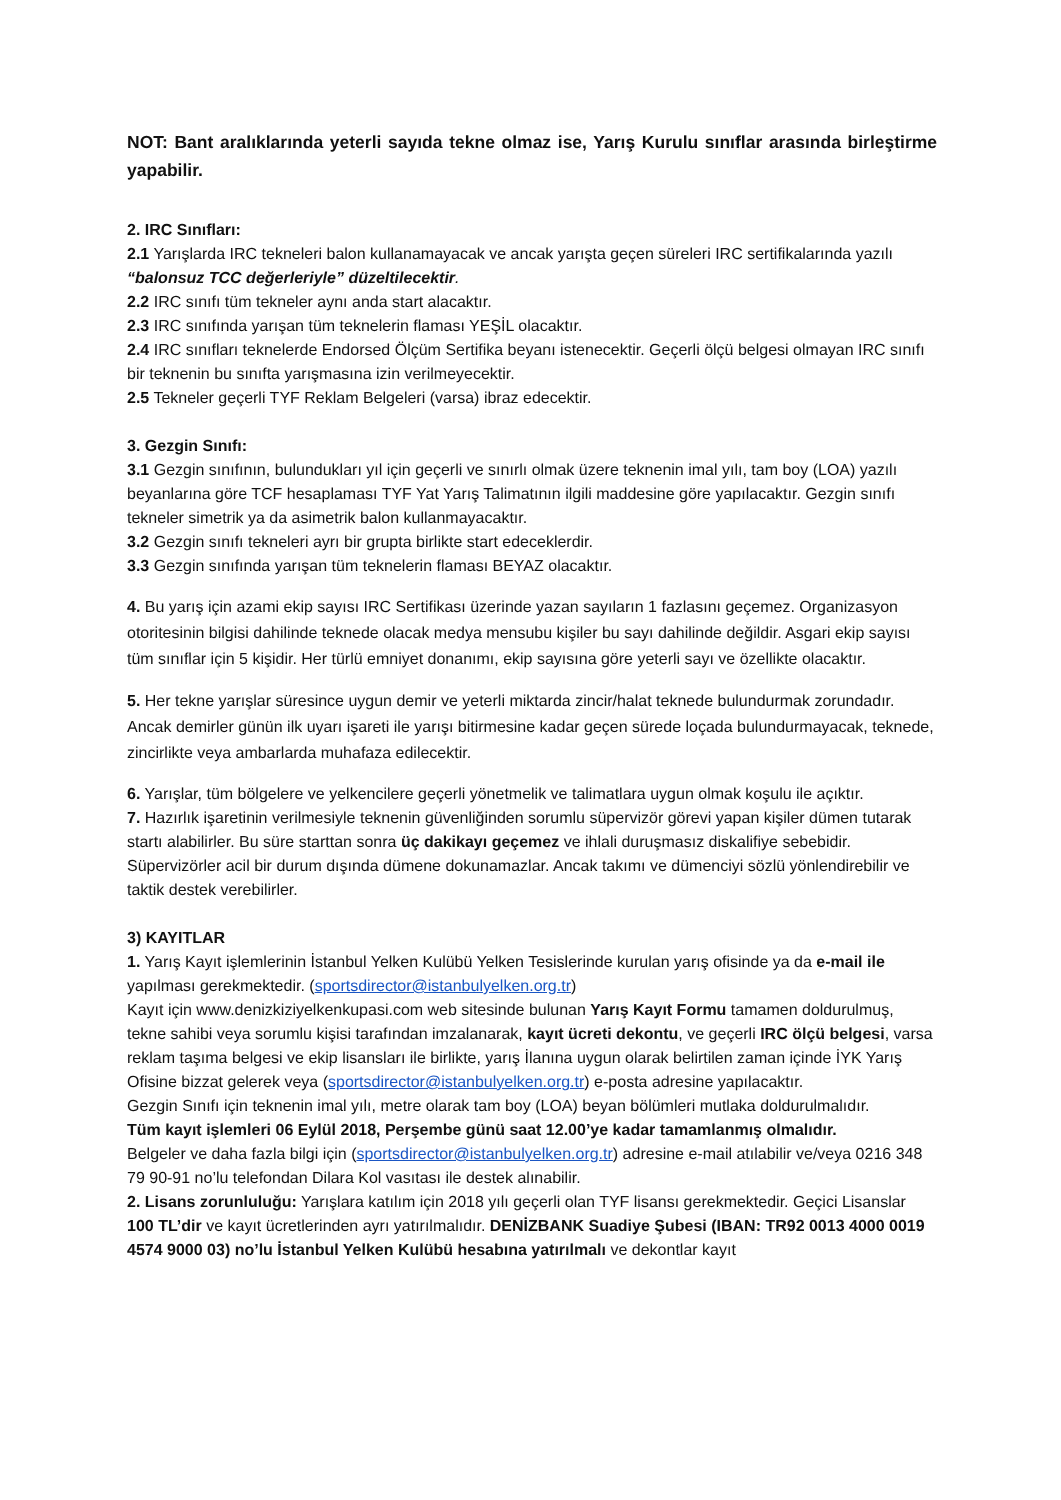NOT: Bant aralıklarında yeterli sayıda tekne olmaz ise, Yarış Kurulu sınıflar arasında birleştirme yapabilir.
2. IRC Sınıfları:
2.1 Yarışlarda IRC tekneleri balon kullanamayacak ve ancak yarışta geçen süreleri IRC sertifikalarında yazılı “balonsuz TCC değerleriyle” düzeltilecektir.
2.2 IRC sınıfı tüm tekneler aynı anda start alacaktır.
2.3 IRC sınıfında yarışan tüm teknelerin flaması YEŞİL olacaktır.
2.4 IRC sınıfları teknelerde Endorsed Ölçüm Sertifika beyanı istenecektir. Geçerli ölçü belgesi olmayan IRC sınıfı bir teknenin bu sınıfta yarışmasına izin verilmeyecektir.
2.5 Tekneler geçerli TYF Reklam Belgeleri (varsa) ibraz edecektir.
3. Gezgin Sınıfı:
3.1 Gezgin sınıfının, bulundukları yıl için geçerli ve sınırlı olmak üzere teknenin imal yılı, tam boy (LOA) yazılı beyanlarına göre TCF hesaplaması TYF Yat Yarış Talimatının ilgili maddesine göre yapılacaktır. Gezgin sınıfı tekneler simetrik ya da asimetrik balon kullanmayacaktır.
3.2 Gezgin sınıfı tekneleri ayrı bir grupta birlikte start edeceklerdir.
3.3 Gezgin sınıfında yarışan tüm teknelerin flaması BEYAZ olacaktır.
4. Bu yarış için azami ekip sayısı IRC Sertifikası üzerinde yazan sayıların 1 fazlasını geçemez. Organizasyon otoritesinin bilgisi dahilinde teknede olacak medya mensubu kişiler bu sayı dahilinde değildir. Asgari ekip sayısı tüm sınıflar için 5 kişidir. Her türlü emniyet donanımı, ekip sayısına göre yeterli sayı ve özellikte olacaktır.
5. Her tekne yarışlar süresince uygun demir ve yeterli miktarda zincir/halat teknede bulundurmak zorundadır. Ancak demirler günün ilk uyarı işareti ile yarışı bitirmesine kadar geçen sürede loçada bulundurmayacak, teknede, zincirlikte veya ambarlarda muhafaza edilecektir.
6. Yarışlar, tüm bölgelere ve yelkencilere geçerli yönetmelik ve talimatlara uygun olmak koşulu ile açıktır.
7. Hazırlık işaretinin verilmesiyle teknenin güvenliğinden sorumlu süpervizör görevi yapan kişiler dümen tutarak startı alabilirler. Bu süre starttan sonra üç dakikayı geçemez ve ihlali duruşmasız diskalifiye sebebidir. Süpervizörler acil bir durum dışında dümene dokunamazlar. Ancak takımı ve dümenciyi sözlü yönlendirebilir ve taktik destek verebilirler.
3) KAYITLAR
1. Yarış Kayıt işlemlerinin İstanbul Yelken Kulübü Yelken Tesislerinde kurulan yarış ofisinde ya da e-mail ile yapılması gerekmektedir. (sportsdirector@istanbulyelken.org.tr)
Kayıt için www.denizkiziyelkenkupasi.com web sitesinde bulunan Yarış Kayıt Formu tamamen doldurulmuş, tekne sahibi veya sorumlu kişisi tarafından imzalanarak, kayıt ücreti dekontu, ve geçerli IRC ölçü belgesi, varsa reklam taşıma belgesi ve ekip lisansları ile birlikte, yarış İlanına uygun olarak belirtilen zaman içinde İYK Yarış Ofisine bizzat gelerek veya (sportsdirector@istanbulyelken.org.tr) e-posta adresine yapılacaktır.
Gezgin Sınıfı için teknenin imal yılı, metre olarak tam boy (LOA) beyan bölümleri mutlaka doldurulmalıdır.
Tüm kayıt işlemleri 06 Eylül 2018, Perşembe günü saat 12.00’ye kadar tamamlanmış olmalıdır.
Belgeler ve daha fazla bilgi için (sportsdirector@istanbulyelken.org.tr) adresine e-mail atılabilir ve/veya 0216 348 79 90-91 no’lu telefondan Dilara Kol vasıtası ile destek alınabilir.
2. Lisans zorunluluğu: Yarışlara katılım için 2018 yılı geçerli olan TYF lisansı gerekmektedir. Geçici Lisanslar 100 TL’dir ve kayıt ücretlerinden ayrı yatırılmalıdır. DENİZBANK Suadiye Şubesi (IBAN: TR92 0013 4000 0019 4574 9000 03) no’lu İstanbul Yelken Kulübü hesabına yatırılmalı ve dekontlar kayıt